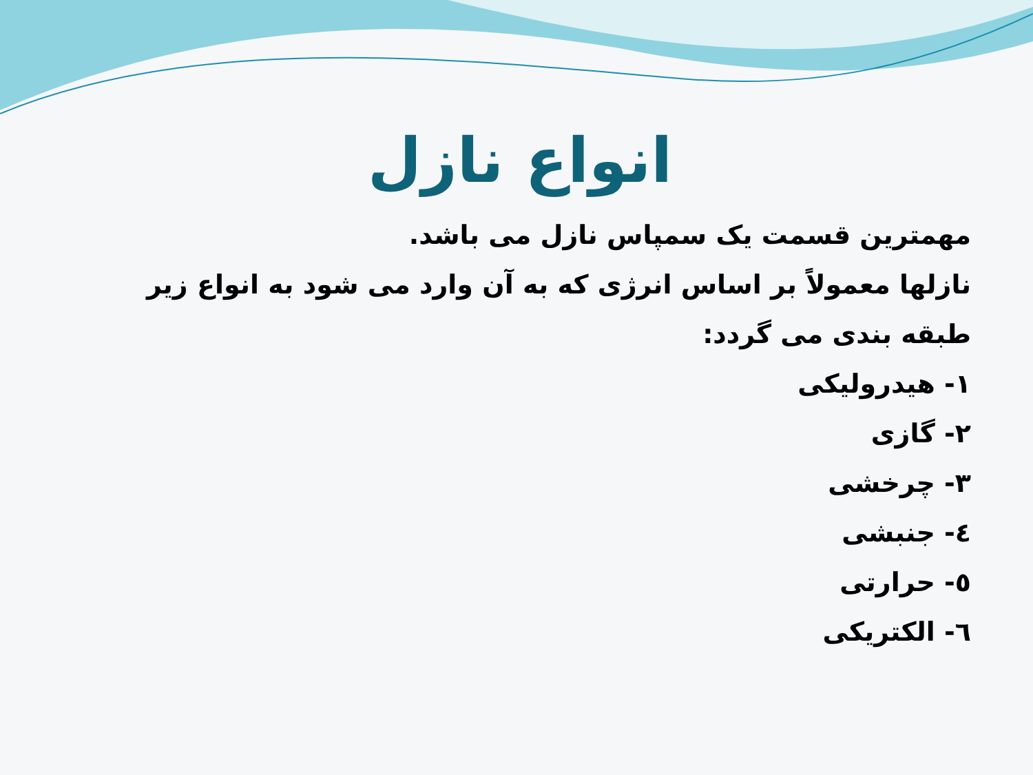انواع نازل
مهمترین قسمت یک سمپاس نازل می باشد.
نازلها معمولاً بر اساس انرژی که به آن وارد می شود به انواع زیر طبقه بندی می گردد:
۱- هیدرولیکی
۲- گازی
۳- چرخشی
٤- جنبشی
٥- حرارتی
٦- الکتریکی